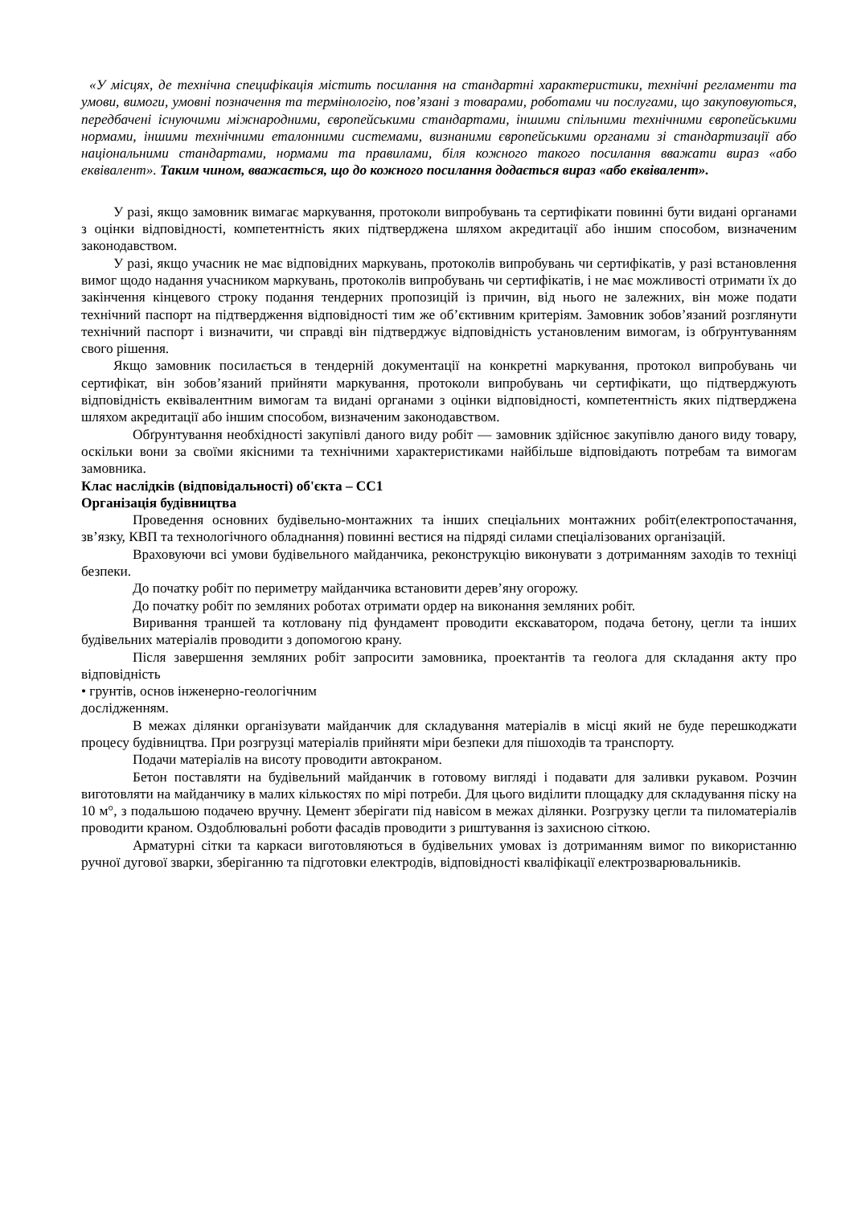«У місцях, де технічна специфікація містить посилання на стандартні характеристики, технічні регламенти та умови, вимоги, умовні позначення та термінологію, пов’язані з товарами, роботами чи послугами, що закуповуються, передбачені існуючими міжнародними, європейськими стандартами, іншими спільними технічними європейськими нормами, іншими технічними еталонними системами, визнаними європейськими органами зі стандартизації або національними стандартами, нормами та правилами, біля кожного такого посилання вважати вираз «або еквівалент». Таким чином, вважається, що до кожного посилання додається вираз «або еквівалент».
У разі, якщо замовник вимагає маркування, протоколи випробувань та сертифікати повинні бути видані органами з оцінки відповідності, компетентність яких підтверджена шляхом акредитації або іншим способом, визначеним законодавством.
У разі, якщо учасник не має відповідних маркувань, протоколів випробувань чи сертифікатів, у разі встановлення вимог щодо надання учасником маркувань, протоколів випробувань чи сертифікатів, і не має можливості отримати їх до закінчення кінцевого строку подання тендерних пропозицій із причин, від нього не залежних, він може подати технічний паспорт на підтвердження відповідності тим же об’єктивним критеріям. Замовник зобов’язаний розглянути технічний паспорт і визначити, чи справді він підтверджує відповідність установленим вимогам, із обґрунтуванням свого рішення.
Якщо замовник посилається в тендерній документації на конкретні маркування, протокол випробувань чи сертифікат, він зобов’язаний прийняти маркування, протоколи випробувань чи сертифікати, що підтверджують відповідність еквівалентним вимогам та видані органами з оцінки відповідності, компетентність яких підтверджена шляхом акредитації або іншим способом, визначеним законодавством.
Обґрунтування необхідності закупівлі даного виду робіт — замовник здійснює закупівлю даного виду товару, оскільки вони за своїми якісними та технічними характеристиками найбільше відповідають потребам та вимогам замовника.
Клас наслідків (відповідальності) об'єкта – СС1
Організація будівництва
Проведення основних будівельно-монтажних та інших спеціальних монтажних робіт(електропостачання, зв’язку, КВП та технологічного обладнання) повинні вестися на підряді силами спеціалізованих організацій.
Враховуючи всі умови будівельного майданчика, реконструкцію виконувати з дотриманням заходів то техніці безпеки.
До початку робіт по периметру майданчика встановити дерев’яну огорожу.
До початку робіт по земляних роботах отримати ордер на виконання земляних робіт.
Виривання траншей та котловану під фундамент проводити екскаватором, подача бетону, цегли та інших будівельних матеріалів проводити з допомогою крану.
Після завершення земляних робіт запросити замовника, проектантів та геолога для складання акту про відповідність
• грунтів, основ інженерно-геологічним
дослідженням.
В межах ділянки організувати майданчик для складування матеріалів в місці який не буде перешкоджати процесу будівництва. При розгрузці матеріалів прийняти міри безпеки для пішоходів та транспорту.
Подачи матеріалів на висоту проводити автокраном.
Бетон поставляти на будівельний майданчик в готовому вигляді і подавати для заливки рукавом. Розчин виготовляти на майданчику в малих кількостях по мірі потреби. Для цього виділити площадку для складування піску на 10 м°, з подальшою подачею вручну. Цемент зберігати під навісом в межах ділянки. Розгрузку цегли та пиломатеріалів проводити краном. Оздоблювальні роботи фасадів проводити з риштування із захисною сіткою.
Арматурні сітки та каркаси виготовляються в будівельних умовах із дотриманням вимог по використанню ручної дугової зварки, зберіганню та підготовки електродів, відповідності кваліфікації електрозварювальників.